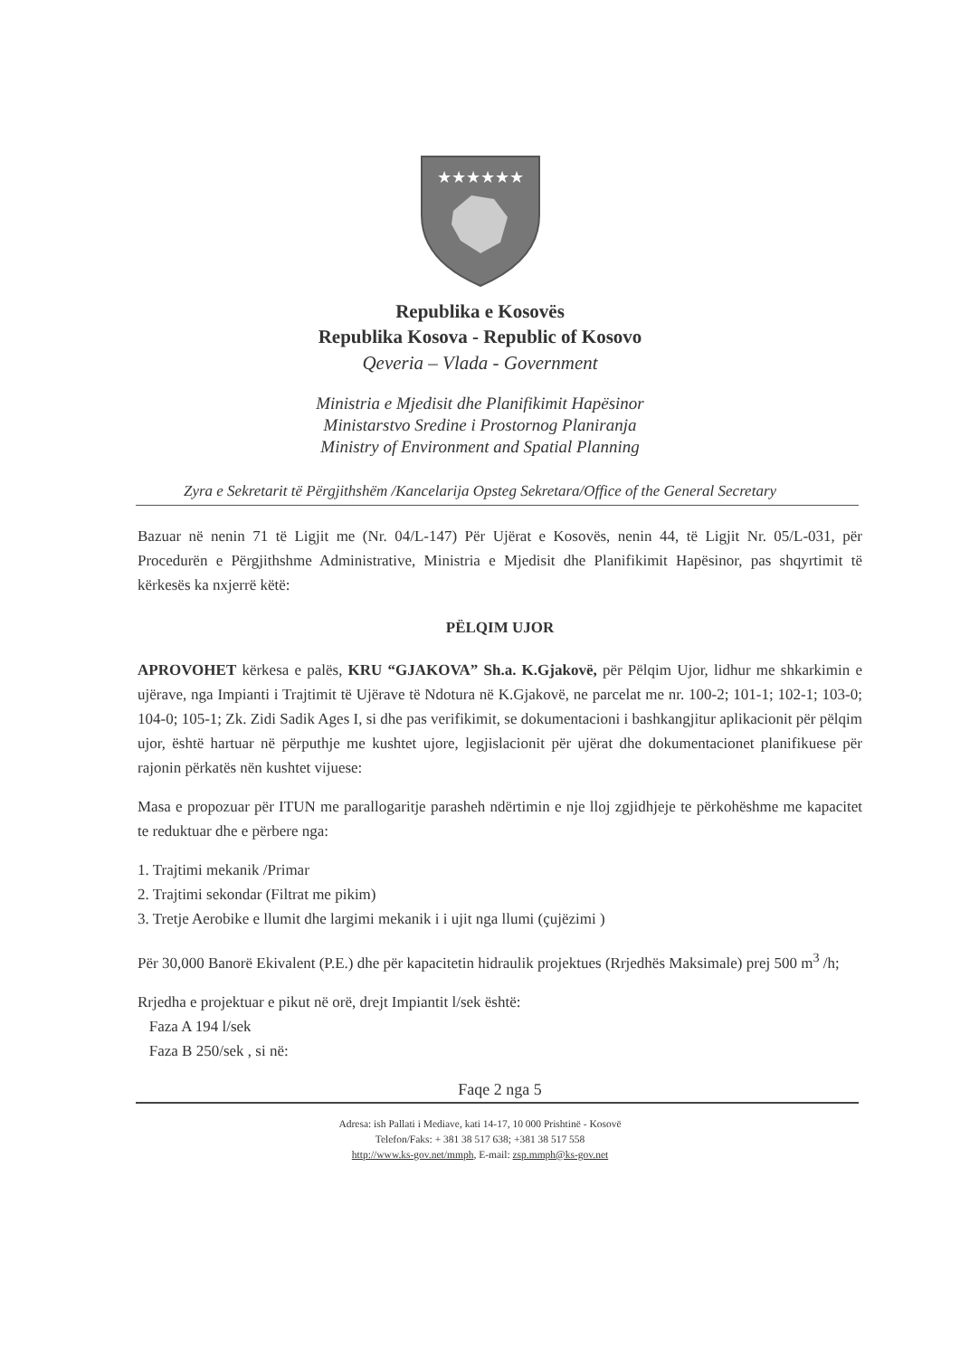★★★★★★
Republika e Kosovës
Republika Kosova - Republic of Kosovo
Qeveria – Vlada - Government
Ministria e Mjedisit dhe Planifikimit Hapësinor
Ministarstvo Sredine i Prostornog Planiranja
Ministry of Environment and Spatial Planning
Zyra e Sekretarit të Përgjithshëm /Kancelarija Opsteg Sekretara/Office of the General Secretary
Bazuar në nenin 71 të Ligjit me (Nr. 04/L-147) Për Ujërat e Kosovës, nenin 44, të Ligjit Nr. 05/L-031, për Procedurën e Përgjithshme Administrative, Ministria e Mjedisit dhe Planifikimit Hapësinor, pas shqyrtimit të kërkesës ka nxjerrë këtë:
PËLQIM UJOR
APROVOHET kërkesa e palës, KRU “GJAKOVA” Sh.a. K.Gjakovë, për Pëlqim Ujor, lidhur me shkarkimin e ujërave, nga Impianti i Trajtimit të Ujërave të Ndotura në K.Gjakovë, ne parcelat me nr. 100-2; 101-1; 102-1; 103-0; 104-0; 105-1; Zk. Zidi Sadik Ages I, si dhe pas verifikimit, se dokumentacioni i bashkangjitur aplikacionit për pëlqim ujor, është hartuar në përputhje me kushtet ujore, legjislacionit për ujërat dhe dokumentacionet planifikuese për rajonin përkatës nën kushtet vijuese:
Masa e propozuar për ITUN me parallogaritje parasheh ndërtimin e nje lloj zgjidhjeje te përkohëshme me kapacitet te reduktuar dhe e përbere nga:
1. Trajtimi mekanik /Primar
2. Trajtimi sekondar (Filtrat me pikim)
3. Tretje Aerobike e llumit dhe largimi mekanik i i ujit nga llumi (çujëzimi )
Për 30,000 Banorë Ekivalent (P.E.) dhe për kapacitetin hidraulik projektues (Rrjedhës Maksimale) prej 500 m<sup>3</sup> /h;
Rrjedha e projektuar e pikut në orë, drejt Impiantit l/sek është:
Faza A 194 l/sek
Faza B 250/sek , si në:
Faqe 2 nga 5
Adresa: ish Pallati i Mediave, kati 14-17, 10 000 Prishtinë - Kosovë
Telefon/Faks: + 381 38 517 638; +381 38 517 558
http://www.ks-gov.net/mmph, E-mail: zsp.mmph@ks-gov.net